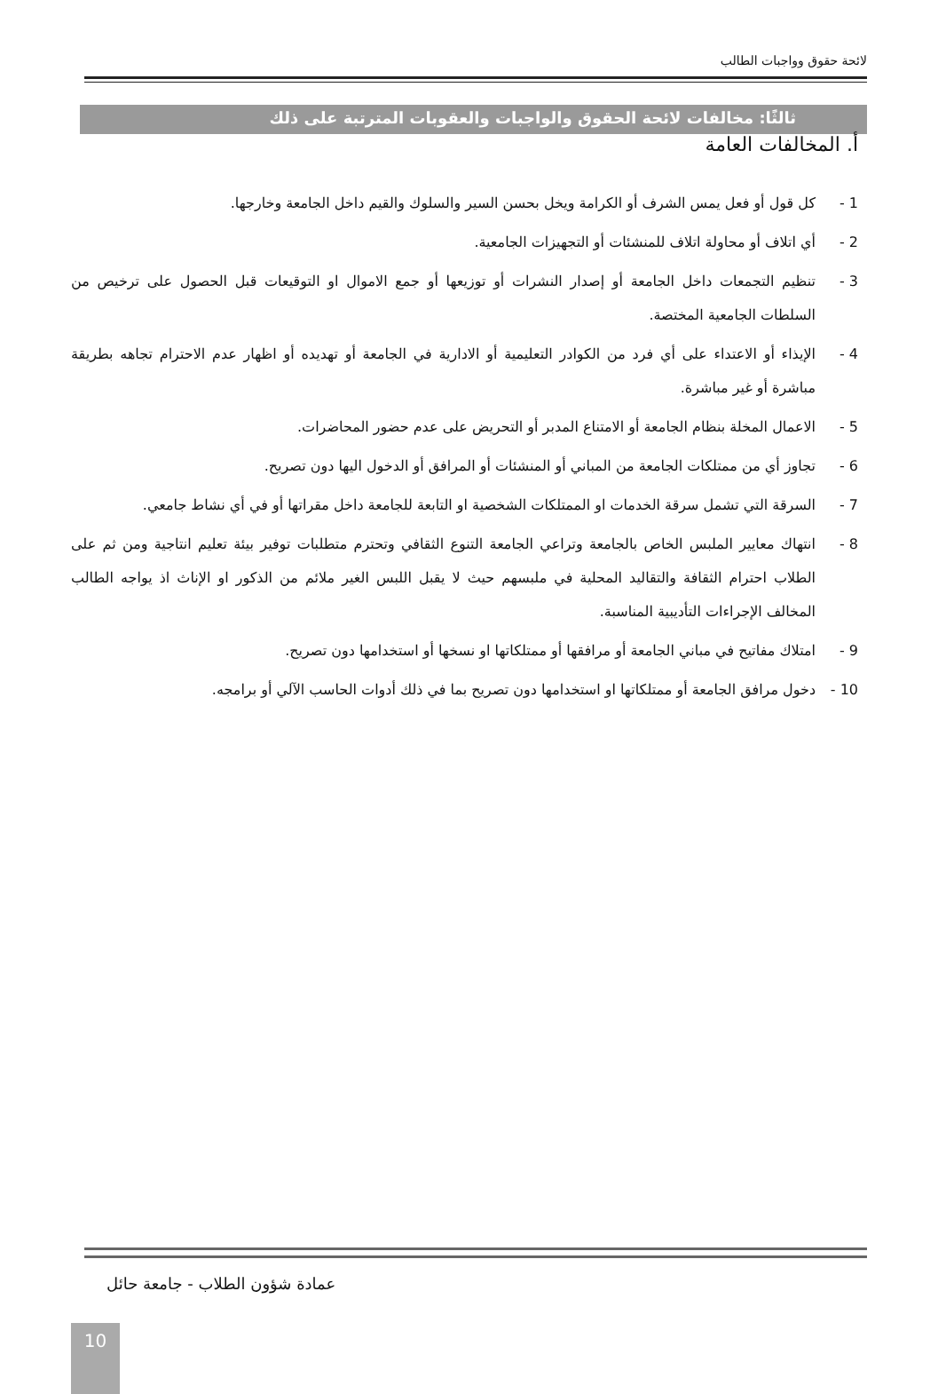لائحة حقوق وواجبات الطالب
ثالثًا: مخالفات لائحة الحقوق والواجبات والعقوبات المترتبة على ذلك
أ. المخالفات العامة
1 - كل قول أو فعل يمس الشرف أو الكرامة ويخل بحسن السير والسلوك والقيم داخل الجامعة وخارجها.
2 - أي اتلاف أو محاولة اتلاف للمنشئات أو التجهيزات الجامعية.
3 - تنظيم التجمعات داخل الجامعة أو إصدار النشرات أو توزيعها أو جمع الاموال او التوقيعات قبل الحصول على ترخيص من السلطات الجامعية المختصة.
4 - الإيذاء أو الاعتداء على أي فرد من الكوادر التعليمية أو الادارية في الجامعة أو تهديده أو اظهار عدم الاحترام تجاهه بطريقة مباشرة أو غير مباشرة.
5 - الاعمال المخلة بنظام الجامعة أو الامتناع المدبر أو التحريض على عدم حضور المحاضرات.
6 - تجاوز أي من ممتلكات الجامعة من المباني أو المنشئات أو المرافق أو الدخول اليها دون تصريح.
7 - السرقة التي تشمل سرقة الخدمات او الممتلكات الشخصية او التابعة للجامعة داخل مقراتها أو في أي نشاط جامعي.
8 - انتهاك معايير الملبس الخاص بالجامعة وتراعي الجامعة التنوع الثقافي وتحترم متطلبات توفير بيئة تعليم انتاجية ومن ثم على الطلاب احترام الثقافة والتقاليد المحلية في ملبسهم حيث لا يقبل اللبس الغير ملائم من الذكور او الإناث اذ يواجه الطالب المخالف الإجراءات التأديبية المناسبة.
9 - امتلاك مفاتيح في مباني الجامعة أو مرافقها أو ممتلكاتها او نسخها أو استخدامها دون تصريح.
10 - دخول مرافق الجامعة أو ممتلكاتها او استخدامها دون تصريح بما في ذلك أدوات الحاسب الآلي أو برامجه.
عمادة شؤون الطلاب - جامعة حائل
10